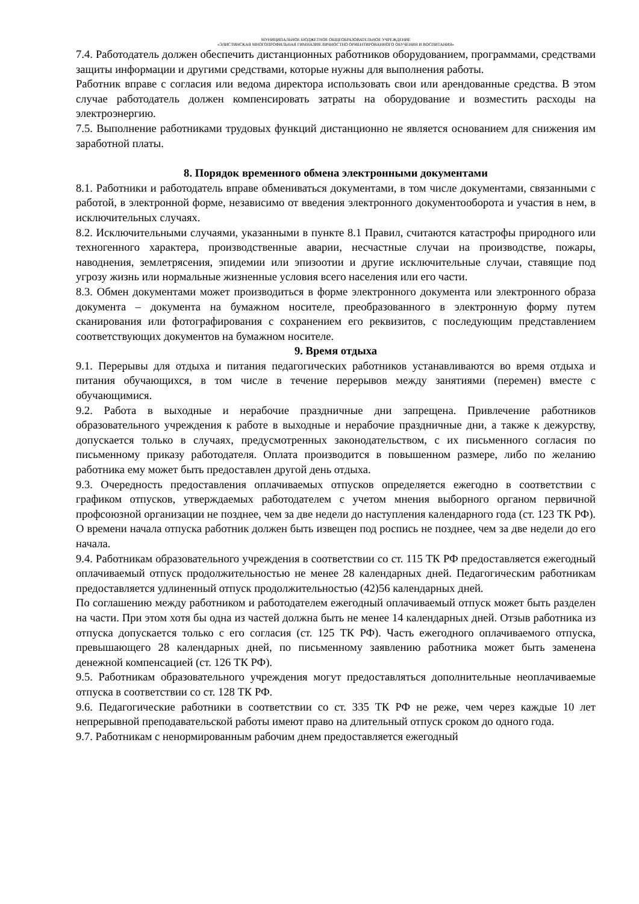МУНИЦИПАЛЬНОЕ БЮДЖЕТНОЕ ОБЩЕОБРАЗОВАТЕЛЬНОЕ УЧРЕЖДЕНИЕ
«ЭЛИСТИНСКАЯ МНОГОПРОФИЛЬНАЯ ГИМНАЗИЯ ЛИЧНОСТНО ОРИЕНТИРОВАННОГО ОБУЧЕНИЯ И ВОСПИТАНИЯ»
7.4. Работодатель должен обеспечить дистанционных работников оборудованием, программами, средствами защиты информации и другими средствами, которые нужны для выполнения работы.
Работник вправе с согласия или ведома директора использовать свои или арендованные средства. В этом случае работодатель должен компенсировать затраты на оборудование и возместить расходы на электроэнергию.
7.5. Выполнение работниками трудовых функций дистанционно не является основанием для снижения им заработной платы.
8. Порядок временного обмена электронными документами
8.1. Работники и работодатель вправе обмениваться документами, в том числе документами, связанными с работой, в электронной форме, независимо от введения электронного документооборота и участия в нем, в исключительных случаях.
8.2. Исключительными случаями, указанными в пункте 8.1 Правил, считаются катастрофы природного или техногенного характера, производственные аварии, несчастные случаи на производстве, пожары, наводнения, землетрясения, эпидемии или эпизоотии и другие исключительные случаи, ставящие под угрозу жизнь или нормальные жизненные условия всего населения или его части.
8.3. Обмен документами может производиться в форме электронного документа или электронного образа документа – документа на бумажном носителе, преобразованного в электронную форму путем сканирования или фотографирования с сохранением его реквизитов, с последующим представлением соответствующих документов на бумажном носителе.
9. Время отдыха
9.1. Перерывы для отдыха и питания педагогических работников устанавливаются во время отдыха и питания обучающихся, в том числе в течение перерывов между занятиями (перемен) вместе с обучающимися.
9.2. Работа в выходные и нерабочие праздничные дни запрещена. Привлечение работников образовательного учреждения к работе в выходные и нерабочие праздничные дни, а также к дежурству, допускается только в случаях, предусмотренных законодательством, с их письменного согласия по письменному приказу работодателя. Оплата производится в повышенном размере, либо по желанию работника ему может быть предоставлен другой день отдыха.
9.3. Очередность предоставления оплачиваемых отпусков определяется ежегодно в соответствии с графиком отпусков, утверждаемых работодателем с учетом мнения выборного органом первичной профсоюзной организации не позднее, чем за две недели до наступления календарного года (ст. 123 ТК РФ). О времени начала отпуска работник должен быть извещен под роспись не позднее, чем за две недели до его начала.
9.4. Работникам образовательного учреждения в соответствии со ст. 115 ТК РФ предоставляется ежегодный оплачиваемый отпуск продолжительностью не менее 28 календарных дней. Педагогическим работникам предоставляется удлиненный отпуск продолжительностью (42)56 календарных дней.
По соглашению между работником и работодателем ежегодный оплачиваемый отпуск может быть разделен на части. При этом хотя бы одна из частей должна быть не менее 14 календарных дней. Отзыв работника из отпуска допускается только с его согласия (ст. 125 ТК РФ). Часть ежегодного оплачиваемого отпуска, превышающего 28 календарных дней, по письменному заявлению работника может быть заменена денежной компенсацией (ст. 126 ТК РФ).
9.5. Работникам образовательного учреждения могут предоставляться дополнительные неоплачиваемые отпуска в соответствии со ст. 128 ТК РФ.
9.6. Педагогические работники в соответствии со ст. 335 ТК РФ не реже, чем через каждые 10 лет непрерывной преподавательской работы имеют право на длительный отпуск сроком до одного года.
9.7. Работникам с ненормированным рабочим днем предоставляется ежегодный